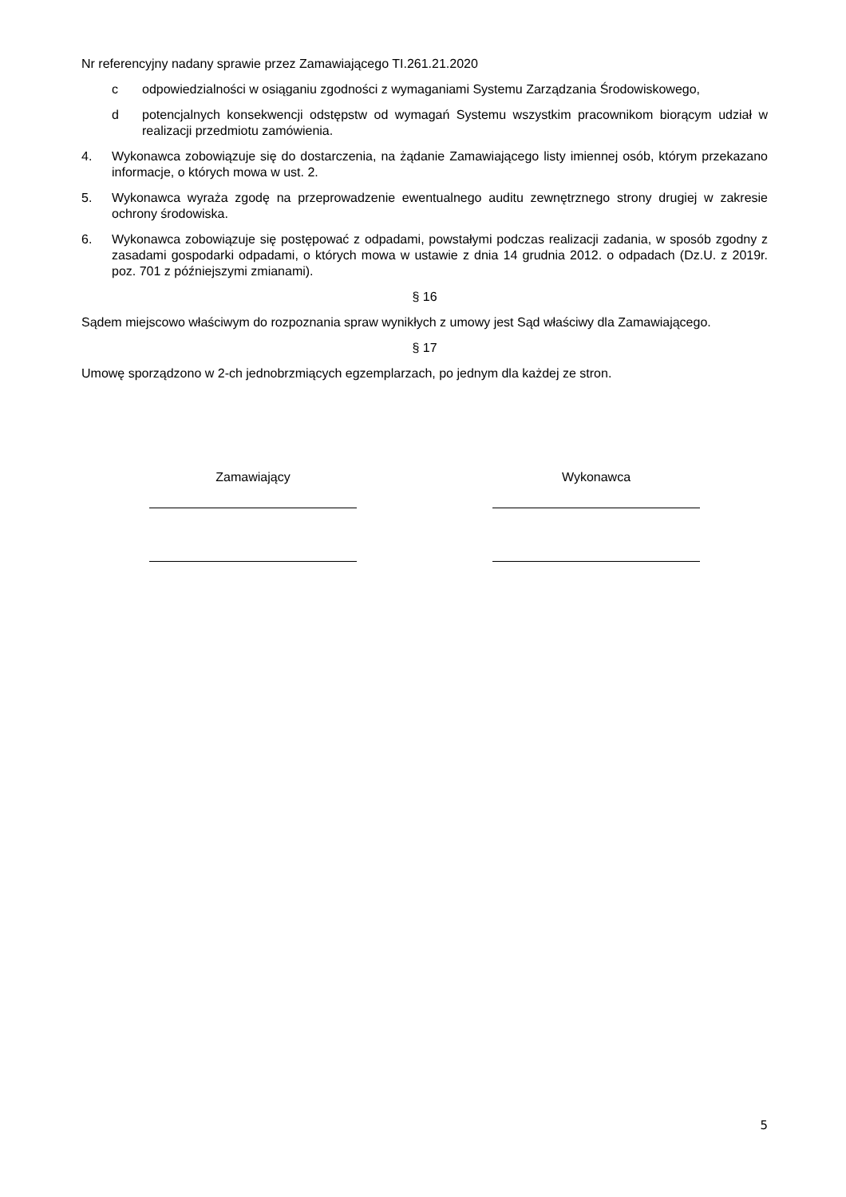Nr referencyjny nadany sprawie przez Zamawiającego TI.261.21.2020
c odpowiedzialności w osiąganiu zgodności z wymaganiami Systemu Zarządzania Środowiskowego,
d potencjalnych konsekwencji odstępstw od wymagań Systemu wszystkim pracownikom biorącym udział w realizacji przedmiotu zamówienia.
4. Wykonawca zobowiązuje się do dostarczenia, na żądanie Zamawiającego listy imiennej osób, którym przekazano informacje, o których mowa w ust. 2.
5. Wykonawca wyraża zgodę na przeprowadzenie ewentualnego auditu zewnętrznego strony drugiej w zakresie ochrony środowiska.
6. Wykonawca zobowiązuje się postępować z odpadami, powstałymi podczas realizacji zadania, w sposób zgodny z zasadami gospodarki odpadami, o których mowa w ustawie z dnia 14 grudnia 2012. o odpadach (Dz.U. z 2019r. poz. 701 z późniejszymi zmianami).
§ 16
Sądem miejscowo właściwym do rozpoznania spraw wynikłych z umowy jest Sąd właściwy dla Zamawiającego.
§ 17
Umowę sporządzono w 2-ch jednobrzmiących egzemplarzach, po jednym dla każdej ze stron.
Zamawiający Wykonawca
5